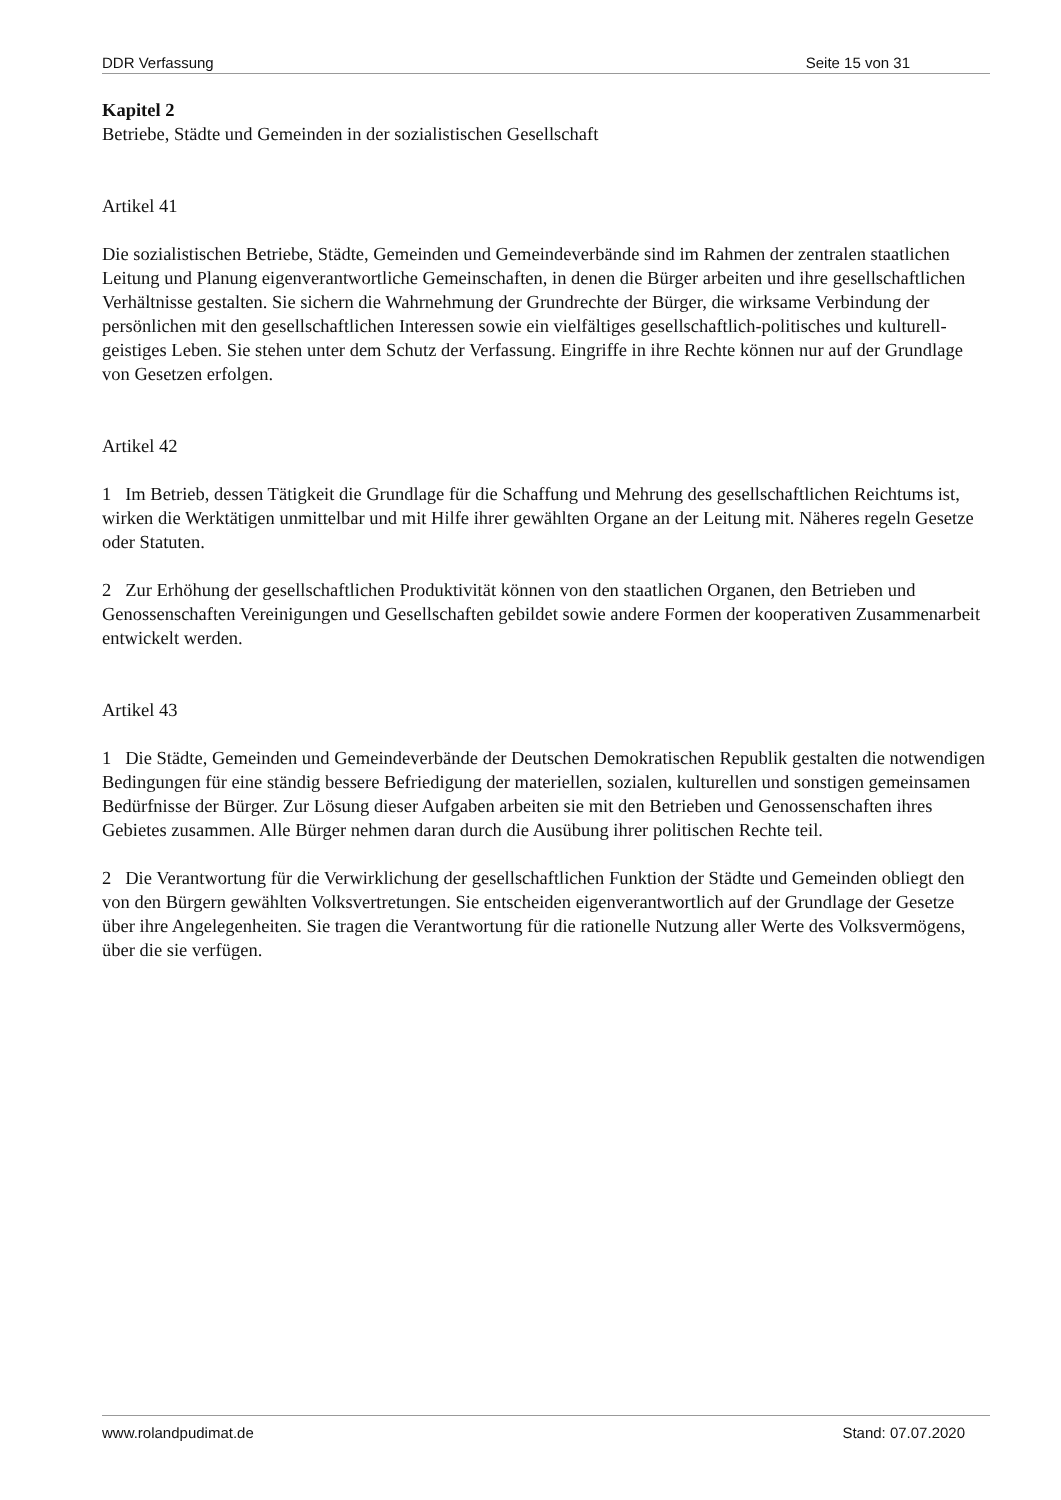DDR Verfassung Seite 15 von 31
Kapitel 2
Betriebe, Städte und Gemeinden in der sozialistischen Gesellschaft
Artikel 41
Die sozialistischen Betriebe, Städte, Gemeinden und Gemeindeverbände sind im Rahmen der zentralen staatlichen Leitung und Planung eigenverantwortliche Gemeinschaften, in denen die Bürger arbeiten und ihre gesellschaftlichen Verhältnisse gestalten. Sie sichern die Wahrnehmung der Grundrechte der Bürger, die wirksame Verbindung der persönlichen mit den gesellschaftlichen Interessen sowie ein vielfältiges gesellschaftlich-politisches und kulturell-geistiges Leben. Sie stehen unter dem Schutz der Verfassung. Eingriffe in ihre Rechte können nur auf der Grundlage von Gesetzen erfolgen.
Artikel 42
1 Im Betrieb, dessen Tätigkeit die Grundlage für die Schaffung und Mehrung des gesellschaftlichen Reichtums ist, wirken die Werktätigen unmittelbar und mit Hilfe ihrer gewählten Organe an der Leitung mit. Näheres regeln Gesetze oder Statuten.
2 Zur Erhöhung der gesellschaftlichen Produktivität können von den staatlichen Organen, den Betrieben und Genossenschaften Vereinigungen und Gesellschaften gebildet sowie andere Formen der kooperativen Zusammenarbeit entwickelt werden.
Artikel 43
1 Die Städte, Gemeinden und Gemeindeverbände der Deutschen Demokratischen Republik gestalten die notwendigen Bedingungen für eine ständig bessere Befriedigung der materiellen, sozialen, kulturellen und sonstigen gemeinsamen Bedürfnisse der Bürger. Zur Lösung dieser Aufgaben arbeiten sie mit den Betrieben und Genossenschaften ihres Gebietes zusammen. Alle Bürger nehmen daran durch die Ausübung ihrer politischen Rechte teil.
2 Die Verantwortung für die Verwirklichung der gesellschaftlichen Funktion der Städte und Gemeinden obliegt den von den Bürgern gewählten Volksvertretungen. Sie entscheiden eigenverantwortlich auf der Grundlage der Gesetze über ihre Angelegenheiten. Sie tragen die Verantwortung für die rationelle Nutzung aller Werte des Volksvermögens, über die sie verfügen.
www.rolandpudimat.de Stand: 07.07.2020